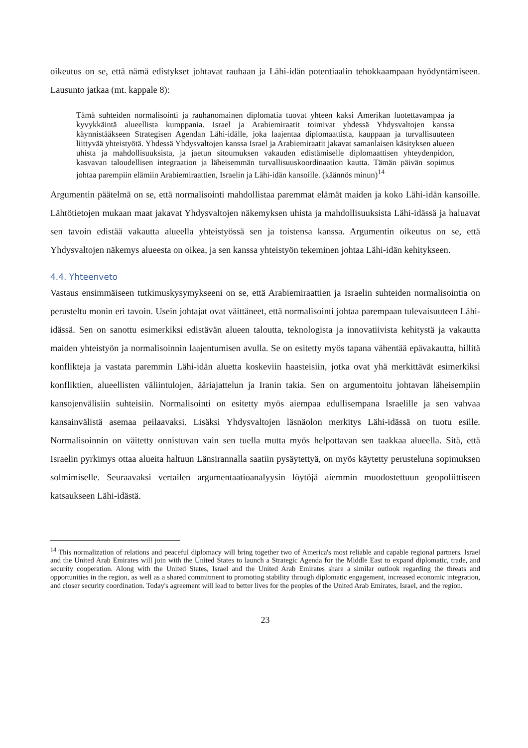oikeutus on se, että nämä edistykset johtavat rauhaan ja Lähi-idän potentiaalin tehokkaampaan hyödyntämiseen. Lausunto jatkaa (mt. kappale 8):
Tämä suhteiden normalisointi ja rauhanomainen diplomatia tuovat yhteen kaksi Amerikan luotettavampaa ja kyvykkäintä alueellista kumppania. Israel ja Arabiemiraatit toimivat yhdessä Yhdysvaltojen kanssa käynnistääkseen Strategisen Agendan Lähi-idälle, joka laajentaa diplomaattista, kauppaan ja turvallisuuteen liittyvää yhteistyötä. Yhdessä Yhdysvaltojen kanssa Israel ja Arabiemiraatit jakavat samanlaisen käsityksen alueen uhista ja mahdollisuuksista, ja jaetun sitoumuksen vakauden edistämiselle diplomaattisen yhteydenpidon, kasvavan taloudellisen integraation ja läheisemmän turvallisuuskoordinaation kautta. Tämän päivän sopimus johtaa parempiin elämiin Arabiemiraattien, Israelin ja Lähi-idän kansoille. (käännös minun)<sup>14</sup>
Argumentin päätelmä on se, että normalisointi mahdollistaa paremmat elämät maiden ja koko Lähi-idän kansoille. Lähtötietojen mukaan maat jakavat Yhdysvaltojen näkemyksen uhista ja mahdollisuuksista Lähi-idässä ja haluavat sen tavoin edistää vakautta alueella yhteistyössä sen ja toistensa kanssa. Argumentin oikeutus on se, että Yhdysvaltojen näkemys alueesta on oikea, ja sen kanssa yhteistyön tekeminen johtaa Lähi-idän kehitykseen.
4.4. Yhteenveto
Vastaus ensimmäiseen tutkimuskysymykseeni on se, että Arabiemiraattien ja Israelin suhteiden normalisointia on perusteltu monin eri tavoin. Usein johtajat ovat väittäneet, että normalisointi johtaa parempaan tulevaisuuteen Lähi-idässä. Sen on sanottu esimerkiksi edistävän alueen taloutta, teknologista ja innovatiivista kehitystä ja vakautta maiden yhteistyön ja normalisoinnin laajentumisen avulla. Se on esitetty myös tapana vähentää epävakautta, hillitä konflikteja ja vastata paremmin Lähi-idän aluetta koskeviin haasteisiin, jotka ovat yhä merkittävät esimerkiksi konfliktien, alueellisten väliintulojen, ääriajattelun ja Iranin takia. Sen on argumentoitu johtavan läheisempiin kansojenvälisiin suhteisiin. Normalisointi on esitetty myös aiempaa edullisempana Israelille ja sen vahvaa kansainvälistä asemaa peilaavaksi. Lisäksi Yhdysvaltojen läsnäolon merkitys Lähi-idässä on tuotu esille. Normalisoinnin on väitetty onnistuvan vain sen tuella mutta myös helpottavan sen taakkaa alueella. Sitä, että Israelin pyrkimys ottaa alueita haltuun Länsirannalla saatiin pysäytettyä, on myös käytetty perusteluna sopimuksen solmimiselle. Seuraavaksi vertailen argumentaatioanalyysin löytöjä aiemmin muodostettuun geopoliittiseen katsaukseen Lähi-idästä.
<sup>14</sup> This normalization of relations and peaceful diplomacy will bring together two of America's most reliable and capable regional partners. Israel and the United Arab Emirates will join with the United States to launch a Strategic Agenda for the Middle East to expand diplomatic, trade, and security cooperation. Along with the United States, Israel and the United Arab Emirates share a similar outlook regarding the threats and opportunities in the region, as well as a shared commitment to promoting stability through diplomatic engagement, increased economic integration, and closer security coordination. Today's agreement will lead to better lives for the peoples of the United Arab Emirates, Israel, and the region.
23